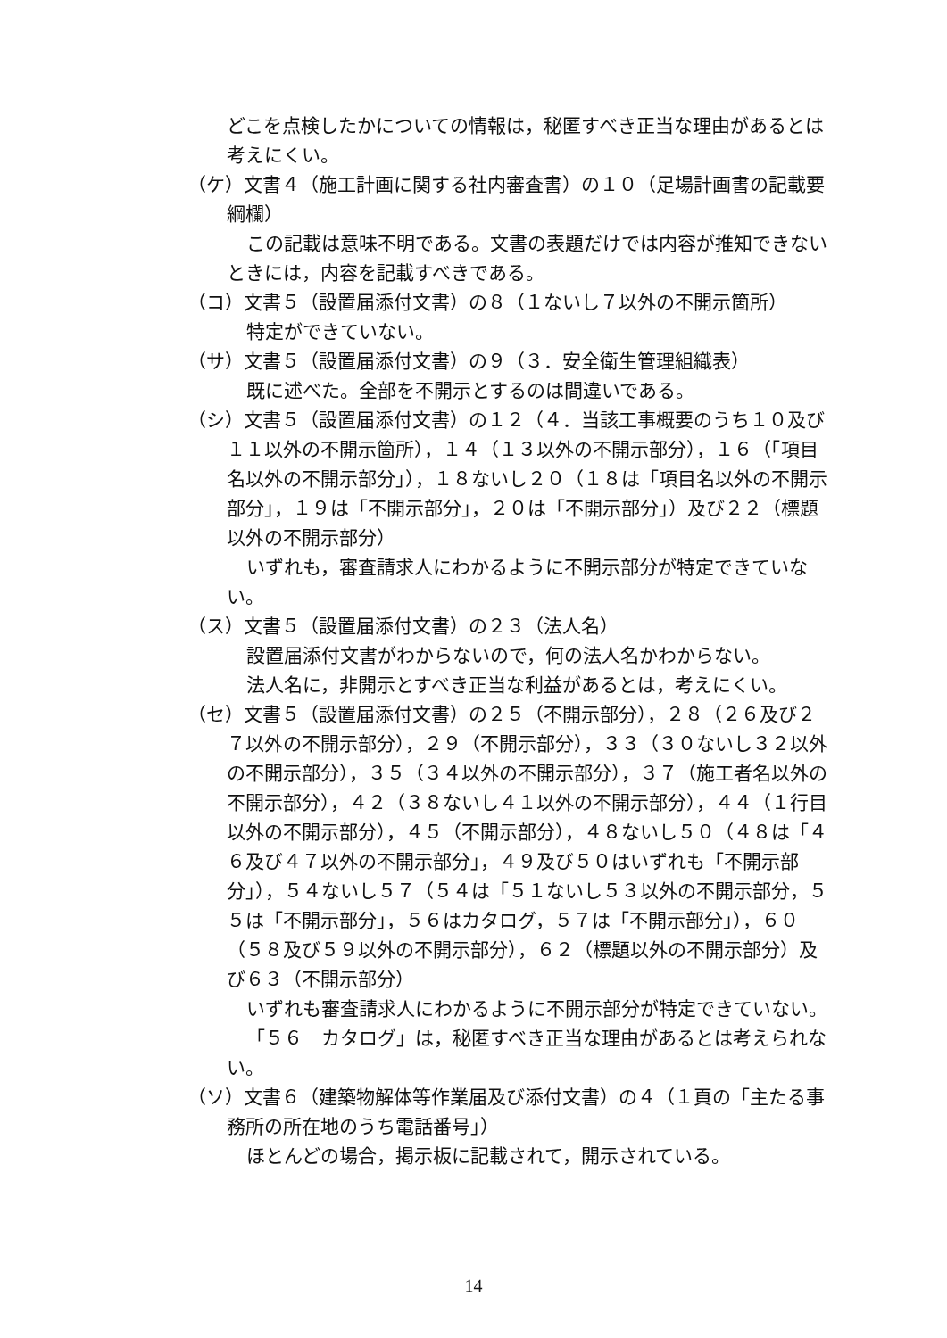どこを点検したかについての情報は，秘匿すべき正当な理由があるとは考えにくい。
（ケ）文書４（施工計画に関する社内審査書）の１０（足場計画書の記載要綱欄）
この記載は意味不明である。文書の表題だけでは内容が推知できないときには，内容を記載すべきである。
（コ）文書５（設置届添付文書）の８（１ないし７以外の不開示箇所）
特定ができていない。
（サ）文書５（設置届添付文書）の９（３．安全衛生管理組織表）
既に述べた。全部を不開示とするのは間違いである。
（シ）文書５（設置届添付文書）の１２（４．当該工事概要のうち１０及び１１以外の不開示箇所），１４（１３以外の不開示部分），１６（「項目名以外の不開示部分」），１８ないし２０（１８は「項目名以外の不開示部分」，１９は「不開示部分」，２０は「不開示部分」）及び２２（標題以外の不開示部分）
いずれも，審査請求人にわかるように不開示部分が特定できていない。
（ス）文書５（設置届添付文書）の２３（法人名）
設置届添付文書がわからないので，何の法人名かわからない。
法人名に，非開示とすべき正当な利益があるとは，考えにくい。
（セ）文書５（設置届添付文書）の２５（不開示部分），２８（２６及び２７以外の不開示部分），２９（不開示部分），３３（３０ないし３２以外の不開示部分），３５（３４以外の不開示部分），３７（施工者名以外の不開示部分），４２（３８ないし４１以外の不開示部分），４４（１行目以外の不開示部分），４５（不開示部分），４８ないし５０（４８は「４６及び４７以外の不開示部分」，４９及び５０はいずれも「不開示部分」），５４ないし５７（５４は「５１ないし５３以外の不開示部分，５５は「不開示部分」，５６はカタログ，５７は「不開示部分」），６０（５８及び５９以外の不開示部分），６２（標題以外の不開示部分）及び６３（不開示部分）
いずれも審査請求人にわかるように不開示部分が特定できていない。
「５６　カタログ」は，秘匿すべき正当な理由があるとは考えられない。
（ソ）文書６（建築物解体等作業届及び添付文書）の４（１頁の「主たる事務所の所在地のうち電話番号」）
ほとんどの場合，掲示板に記載されて，開示されている。
14